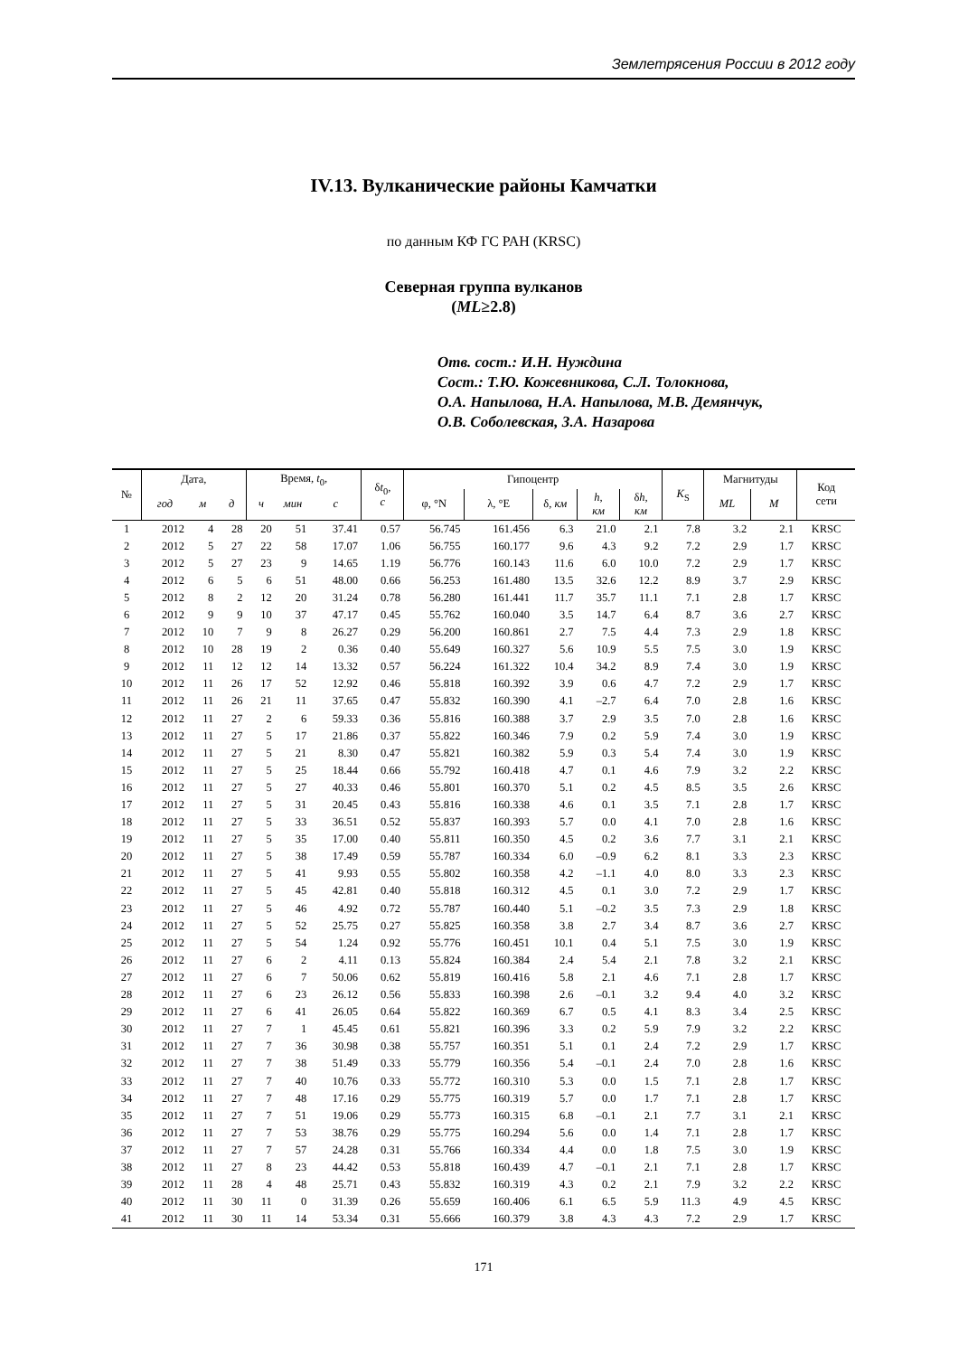Землетрясения России в 2012 году
IV.13. Вулканические районы Камчатки
по данным КФ ГС РАН (KRSC)
Северная группа вулканов
(ML≥2.8)
Отв. сост.: И.Н. Нуждина
Сост.: Т.Ю. Кожевникова, С.Л. Толокнова,
О.А. Напылова, Н.А. Напылова, М.В. Демянчук,
О.В. Соболевская, З.А. Назарова
| № | Дата, | | | Время, t<sub>0</sub>, | | | δ t<sub>0</sub>, с | Гипоцентр | | | | | K<sub>S</sub> | Магнитуды | | Код сети |
| --- | --- | --- | --- | --- | --- | --- | --- | --- | --- | --- | --- | --- | --- | --- | --- | --- |
| | год | м | д | ч | мин | с | | φ, °N | λ, °E | δ, км | h , км | δ h , км | | ML | M | |
| 1 | 2012 | 4 | 28 | 20 | 51 | 37.41 | 0.57 | 56.745 | 161.456 | 6.3 | 21.0 | 2.1 | 7.8 | 3.2 | 2.1 | KRSC |
| 2 | 2012 | 5 | 27 | 22 | 58 | 17.07 | 1.06 | 56.755 | 160.177 | 9.6 | 4.3 | 9.2 | 7.2 | 2.9 | 1.7 | KRSC |
| 3 | 2012 | 5 | 27 | 23 | 9 | 14.65 | 1.19 | 56.776 | 160.143 | 11.6 | 6.0 | 10.0 | 7.2 | 2.9 | 1.7 | KRSC |
| 4 | 2012 | 6 | 5 | 6 | 51 | 48.00 | 0.66 | 56.253 | 161.480 | 13.5 | 32.6 | 12.2 | 8.9 | 3.7 | 2.9 | KRSC |
| 5 | 2012 | 8 | 2 | 12 | 20 | 31.24 | 0.78 | 56.280 | 161.441 | 11.7 | 35.7 | 11.1 | 7.1 | 2.8 | 1.7 | KRSC |
| 6 | 2012 | 9 | 9 | 10 | 37 | 47.17 | 0.45 | 55.762 | 160.040 | 3.5 | 14.7 | 6.4 | 8.7 | 3.6 | 2.7 | KRSC |
| 7 | 2012 | 10 | 7 | 9 | 8 | 26.27 | 0.29 | 56.200 | 160.861 | 2.7 | 7.5 | 4.4 | 7.3 | 2.9 | 1.8 | KRSC |
| 8 | 2012 | 10 | 28 | 19 | 2 | 0.36 | 0.40 | 55.649 | 160.327 | 5.6 | 10.9 | 5.5 | 7.5 | 3.0 | 1.9 | KRSC |
| 9 | 2012 | 11 | 12 | 12 | 14 | 13.32 | 0.57 | 56.224 | 161.322 | 10.4 | 34.2 | 8.9 | 7.4 | 3.0 | 1.9 | KRSC |
| 10 | 2012 | 11 | 26 | 17 | 52 | 12.92 | 0.46 | 55.818 | 160.392 | 3.9 | 0.6 | 4.7 | 7.2 | 2.9 | 1.7 | KRSC |
| 11 | 2012 | 11 | 26 | 21 | 11 | 37.65 | 0.47 | 55.832 | 160.390 | 4.1 | –2.7 | 6.4 | 7.0 | 2.8 | 1.6 | KRSC |
| 12 | 2012 | 11 | 27 | 2 | 6 | 59.33 | 0.36 | 55.816 | 160.388 | 3.7 | 2.9 | 3.5 | 7.0 | 2.8 | 1.6 | KRSC |
| 13 | 2012 | 11 | 27 | 5 | 17 | 21.86 | 0.37 | 55.822 | 160.346 | 7.9 | 0.2 | 5.9 | 7.4 | 3.0 | 1.9 | KRSC |
| 14 | 2012 | 11 | 27 | 5 | 21 | 8.30 | 0.47 | 55.821 | 160.382 | 5.9 | 0.3 | 5.4 | 7.4 | 3.0 | 1.9 | KRSC |
| 15 | 2012 | 11 | 27 | 5 | 25 | 18.44 | 0.66 | 55.792 | 160.418 | 4.7 | 0.1 | 4.6 | 7.9 | 3.2 | 2.2 | KRSC |
| 16 | 2012 | 11 | 27 | 5 | 27 | 40.33 | 0.46 | 55.801 | 160.370 | 5.1 | 0.2 | 4.5 | 8.5 | 3.5 | 2.6 | KRSC |
| 17 | 2012 | 11 | 27 | 5 | 31 | 20.45 | 0.43 | 55.816 | 160.338 | 4.6 | 0.1 | 3.5 | 7.1 | 2.8 | 1.7 | KRSC |
| 18 | 2012 | 11 | 27 | 5 | 33 | 36.51 | 0.52 | 55.837 | 160.393 | 5.7 | 0.0 | 4.1 | 7.0 | 2.8 | 1.6 | KRSC |
| 19 | 2012 | 11 | 27 | 5 | 35 | 17.00 | 0.40 | 55.811 | 160.350 | 4.5 | 0.2 | 3.6 | 7.7 | 3.1 | 2.1 | KRSC |
| 20 | 2012 | 11 | 27 | 5 | 38 | 17.49 | 0.59 | 55.787 | 160.334 | 6.0 | –0.9 | 6.2 | 8.1 | 3.3 | 2.3 | KRSC |
| 21 | 2012 | 11 | 27 | 5 | 41 | 9.93 | 0.55 | 55.802 | 160.358 | 4.2 | –1.1 | 4.0 | 8.0 | 3.3 | 2.3 | KRSC |
| 22 | 2012 | 11 | 27 | 5 | 45 | 42.81 | 0.40 | 55.818 | 160.312 | 4.5 | 0.1 | 3.0 | 7.2 | 2.9 | 1.7 | KRSC |
| 23 | 2012 | 11 | 27 | 5 | 46 | 4.92 | 0.72 | 55.787 | 160.440 | 5.1 | –0.2 | 3.5 | 7.3 | 2.9 | 1.8 | KRSC |
| 24 | 2012 | 11 | 27 | 5 | 52 | 25.75 | 0.27 | 55.825 | 160.358 | 3.8 | 2.7 | 3.4 | 8.7 | 3.6 | 2.7 | KRSC |
| 25 | 2012 | 11 | 27 | 5 | 54 | 1.24 | 0.92 | 55.776 | 160.451 | 10.1 | 0.4 | 5.1 | 7.5 | 3.0 | 1.9 | KRSC |
| 26 | 2012 | 11 | 27 | 6 | 2 | 4.11 | 0.13 | 55.824 | 160.384 | 2.4 | 5.4 | 2.1 | 7.8 | 3.2 | 2.1 | KRSC |
| 27 | 2012 | 11 | 27 | 6 | 7 | 50.06 | 0.62 | 55.819 | 160.416 | 5.8 | 2.1 | 4.6 | 7.1 | 2.8 | 1.7 | KRSC |
| 28 | 2012 | 11 | 27 | 6 | 23 | 26.12 | 0.56 | 55.833 | 160.398 | 2.6 | –0.1 | 3.2 | 9.4 | 4.0 | 3.2 | KRSC |
| 29 | 2012 | 11 | 27 | 6 | 41 | 26.05 | 0.64 | 55.822 | 160.369 | 6.7 | 0.5 | 4.1 | 8.3 | 3.4 | 2.5 | KRSC |
| 30 | 2012 | 11 | 27 | 7 | 1 | 45.45 | 0.61 | 55.821 | 160.396 | 3.3 | 0.2 | 5.9 | 7.9 | 3.2 | 2.2 | KRSC |
| 31 | 2012 | 11 | 27 | 7 | 36 | 30.98 | 0.38 | 55.757 | 160.351 | 5.1 | 0.1 | 2.4 | 7.2 | 2.9 | 1.7 | KRSC |
| 32 | 2012 | 11 | 27 | 7 | 38 | 51.49 | 0.33 | 55.779 | 160.356 | 5.4 | –0.1 | 2.4 | 7.0 | 2.8 | 1.6 | KRSC |
| 33 | 2012 | 11 | 27 | 7 | 40 | 10.76 | 0.33 | 55.772 | 160.310 | 5.3 | 0.0 | 1.5 | 7.1 | 2.8 | 1.7 | KRSC |
| 34 | 2012 | 11 | 27 | 7 | 48 | 17.16 | 0.29 | 55.775 | 160.319 | 5.7 | 0.0 | 1.7 | 7.1 | 2.8 | 1.7 | KRSC |
| 35 | 2012 | 11 | 27 | 7 | 51 | 19.06 | 0.29 | 55.773 | 160.315 | 6.8 | –0.1 | 2.1 | 7.7 | 3.1 | 2.1 | KRSC |
| 36 | 2012 | 11 | 27 | 7 | 53 | 38.76 | 0.29 | 55.775 | 160.294 | 5.6 | 0.0 | 1.4 | 7.1 | 2.8 | 1.7 | KRSC |
| 37 | 2012 | 11 | 27 | 7 | 57 | 24.28 | 0.31 | 55.766 | 160.334 | 4.4 | 0.0 | 1.8 | 7.5 | 3.0 | 1.9 | KRSC |
| 38 | 2012 | 11 | 27 | 8 | 23 | 44.42 | 0.53 | 55.818 | 160.439 | 4.7 | –0.1 | 2.1 | 7.1 | 2.8 | 1.7 | KRSC |
| 39 | 2012 | 11 | 28 | 4 | 48 | 25.71 | 0.43 | 55.832 | 160.319 | 4.3 | 0.2 | 2.1 | 7.9 | 3.2 | 2.2 | KRSC |
| 40 | 2012 | 11 | 30 | 11 | 0 | 31.39 | 0.26 | 55.659 | 160.406 | 6.1 | 6.5 | 5.9 | 11.3 | 4.9 | 4.5 | KRSC |
| 41 | 2012 | 11 | 30 | 11 | 14 | 53.34 | 0.31 | 55.666 | 160.379 | 3.8 | 4.3 | 4.3 | 7.2 | 2.9 | 1.7 | KRSC |
171